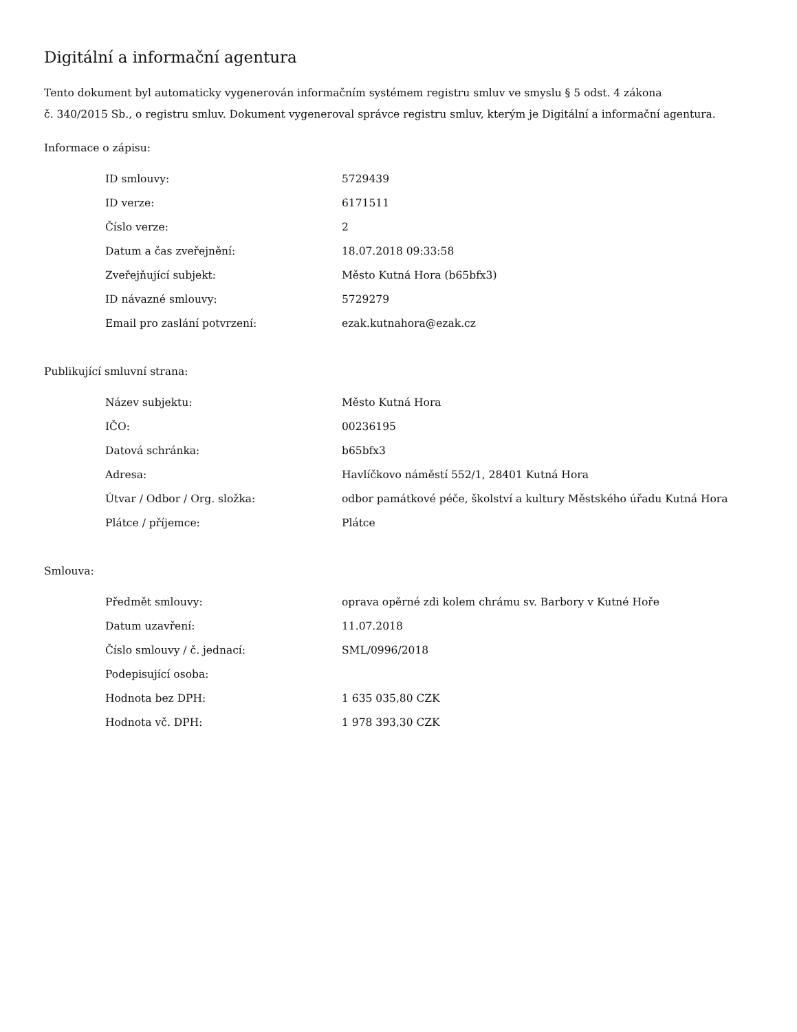Digitální a informační agentura
Tento dokument byl automaticky vygenerován informačním systémem registru smluv ve smyslu § 5 odst. 4 zákona
č. 340/2015 Sb., o registru smluv. Dokument vygeneroval správce registru smluv, kterým je Digitální a informační agentura.
Informace o zápisu:
| ID smlouvy: | 5729439 |
| ID verze: | 6171511 |
| Číslo verze: | 2 |
| Datum a čas zveřejnění: | 18.07.2018 09:33:58 |
| Zveřejňující subjekt: | Město Kutná Hora (b65bfx3) |
| ID návazné smlouvy: | 5729279 |
| Email pro zaslání potvrzení: | ezak.kutnahora@ezak.cz |
Publikující smluvní strana:
| Název subjektu: | Město Kutná Hora |
| IČO: | 00236195 |
| Datová schránka: | b65bfx3 |
| Adresa: | Havlíčkovo náměstí 552/1, 28401 Kutná Hora |
| Útvar / Odbor / Org. složka: | odbor památkové péče, školství a kultury Městského úřadu Kutná Hora |
| Plátce / příjemce: | Plátce |
Smlouva:
| Předmět smlouvy: | oprava opěrné zdi kolem chrámu sv. Barbory v Kutné Hoře |
| Datum uzavření: | 11.07.2018 |
| Číslo smlouvy / č. jednací: | SML/0996/2018 |
| Podepisující osoba: | |
| Hodnota bez DPH: | 1 635 035,80 CZK |
| Hodnota vč. DPH: | 1 978 393,30 CZK |